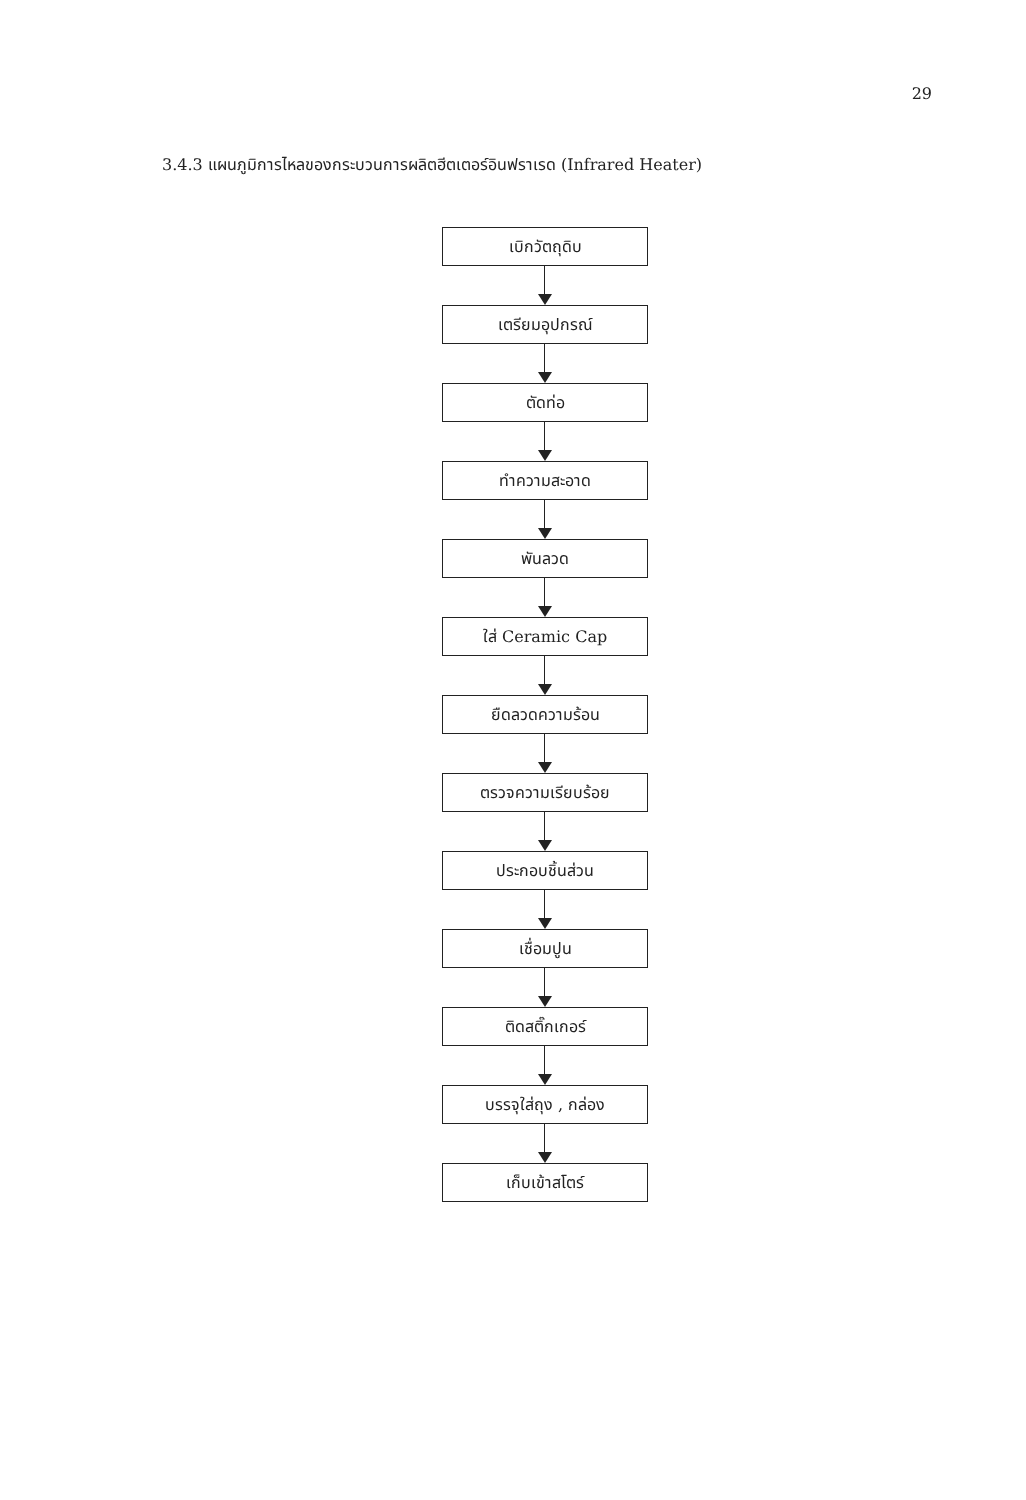29
3.4.3 แผนภูมิการไหลของกระบวนการผลิตฮีตเตอร์อินฟราเรด (Infrared Heater)
เบิกวัตถุดิบ
เตรียมอุปกรณ์
ตัดท่อ
ทำความสะอาด
พันลวด
ใส่ Ceramic Cap
ยืดลวดความร้อน
ตรวจความเรียบร้อย
ประกอบชิ้นส่วน
เชื่อมปูน
ติดสติ๊กเกอร์
บรรจุใส่ถุง , กล่อง
เก็บเข้าสโตร์